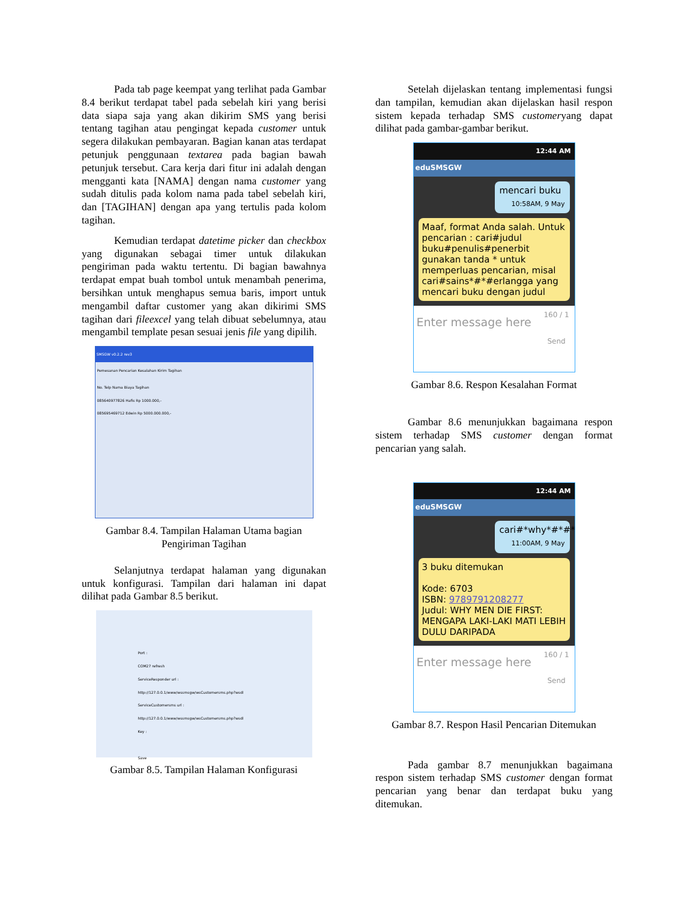Pada tab page keempat yang terlihat pada Gambar 8.4 berikut terdapat tabel pada sebelah kiri yang berisi data siapa saja yang akan dikirim SMS yang berisi tentang tagihan atau pengingat kepada customer untuk segera dilakukan pembayaran. Bagian kanan atas terdapat petunjuk penggunaan textarea pada bagian bawah petunjuk tersebut. Cara kerja dari fitur ini adalah dengan mengganti kata [NAMA] dengan nama customer yang sudah ditulis pada kolom nama pada tabel sebelah kiri, dan [TAGIHAN] dengan apa yang tertulis pada kolom tagihan.
Kemudian terdapat datetime picker dan checkbox yang digunakan sebagai timer untuk dilakukan pengiriman pada waktu tertentu. Di bagian bawahnya terdapat empat buah tombol untuk menambah penerima, bersihkan untuk menghapus semua baris, import untuk mengambil daftar customer yang akan dikirimi SMS tagihan dari fileexcel yang telah dibuat sebelumnya, atau mengambil template pesan sesuai jenis file yang dipilih.
SMSGW v0.2.2 rev3
Pemesanan Pencarian Kesalahan Kirim Tagihan
No. Telp Nama Biaya Tagihan
085640977826 Hafis Rp 1000.000,-
085695469712 Edwin Rp 5000.000.000,-
Gambar 8.4. Tampilan Halaman Utama bagian Pengiriman Tagihan
Selanjutnya terdapat halaman yang digunakan untuk konfigurasi. Tampilan dari halaman ini dapat dilihat pada Gambar 8.5 berikut.
Port :
COM27 refresh
ServiceResponder url :
http://127.0.0.1/www/wssmsgw/wsCustomersms.php?wsdl
ServiceCustomersms url :
http://127.0.0.1/www/wssmsgw/wsCustomersms.php?wsdl
Key :
Save
Gambar 8.5. Tampilan Halaman Konfigurasi
Setelah dijelaskan tentang implementasi fungsi dan tampilan, kemudian akan dijelaskan hasil respon sistem kepada terhadap SMS customeryang dapat dilihat pada gambar-gambar berikut.
12:44 AM
eduSMSGW
mencari buku
10:58AM, 9 May
Maaf, format Anda salah. Untuk pencarian : cari#judul buku#penulis#penerbit gunakan tanda * untuk memperluas pencarian, misal cari#sains*#*#erlangga yang mencari buku dengan judul
Enter message here
160 / 1
Send
Gambar 8.6. Respon Kesalahan Format
Gambar 8.6 menunjukkan bagaimana respon sistem terhadap SMS customer dengan format pencarian yang salah.
12:44 AM
eduSMSGW
cari#*why*#*#*
11:00AM, 9 May
3 buku ditemukan
Kode: 6703
ISBN: 9789791208277
Judul: WHY MEN DIE FIRST: MENGAPA LAKI-LAKI MATI LEBIH DULU DARIPADA
Enter message here
160 / 1
Send
Gambar 8.7. Respon Hasil Pencarian Ditemukan
Pada gambar 8.7 menunjukkan bagaimana respon sistem terhadap SMS customer dengan format pencarian yang benar dan terdapat buku yang ditemukan.